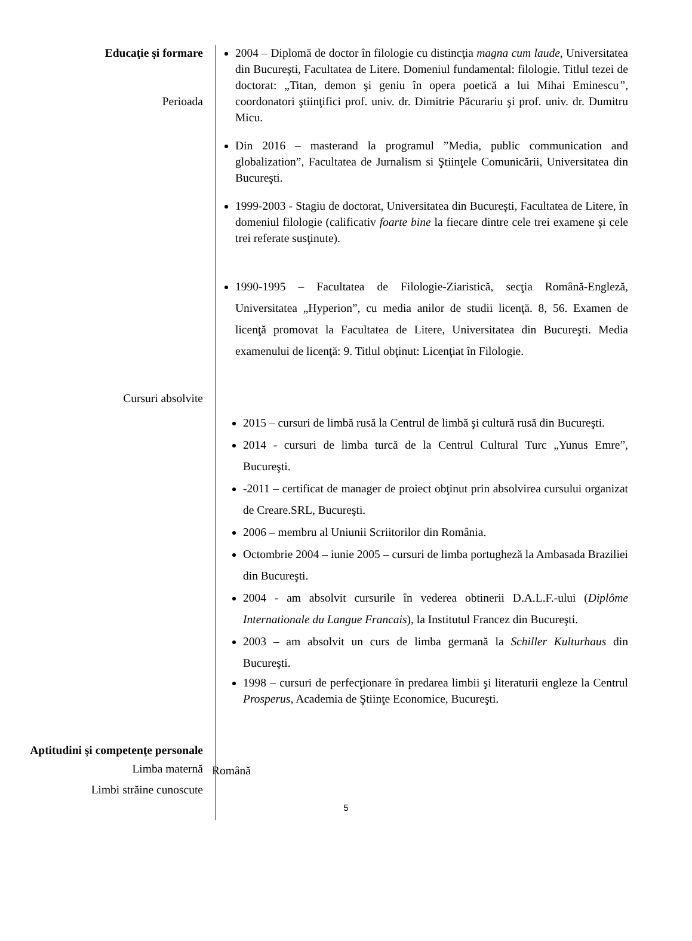Educaţie şi formare
Perioada
2004 – Diplomă de doctor în filologie cu distincţia magna cum laude, Universitatea din Bucureşti, Facultatea de Litere. Domeniul fundamental: filologie. Titlul tezei de doctorat: „Titan, demon şi geniu în opera poetică a lui Mihai Eminescu”, coordonatori ştiinţifici prof. univ. dr. Dimitrie Păcurariu şi prof. univ. dr. Dumitru Micu.
Din 2016 – masterand la programul ”Media, public communication and globalization”, Facultatea de Jurnalism si Ştiinţele Comunicării, Universitatea din Bucureşti.
1999-2003 - Stagiu de doctorat, Universitatea din Bucureşti, Facultatea de Litere, în domeniul filologie (calificativ foarte bine la fiecare dintre cele trei examene şi cele trei referate susţinute).
1990-1995 – Facultatea de Filologie-Ziaristică, secţia Română-Engleză, Universitatea „Hyperion”, cu media anilor de studii licenţă. 8, 56. Examen de licenţă promovat la Facultatea de Litere, Universitatea din Bucureşti. Media examenului de licenţă: 9. Titlul obţinut: Licenţiat în Filologie.
Cursuri absolvite
2015 – cursuri de limbă rusă la Centrul de limbă şi cultură rusă din Bucureşti.
2014 - cursuri de limba turcă de la Centrul Cultural Turc „Yunus Emre”, Bucureşti.
-2011 – certificat de manager de proiect obţinut prin absolvirea cursului organizat de Creare.SRL, Bucureşti.
2006 – membru al Uniunii Scriitorilor din România.
Octombrie 2004 – iunie 2005 – cursuri de limba portugheză la Ambasada Braziliei din Bucureşti.
2004 - am absolvit cursurile în vederea obtinerii D.A.L.F.-ului (Diplôme Internationale du Langue Francais), la Institutul Francez din Bucureşti.
2003 – am absolvit un curs de limba germană la Schiller Kulturhaus din Bucureşti.
1998 – cursuri de perfecţionare în predarea limbii şi literaturii engleze la Centrul Prosperus, Academia de Ştiinţe Economice, Bucureşti.
Aptitudini şi competenţe personale
Limba maternă
Română
Limbi străine cunoscute
5